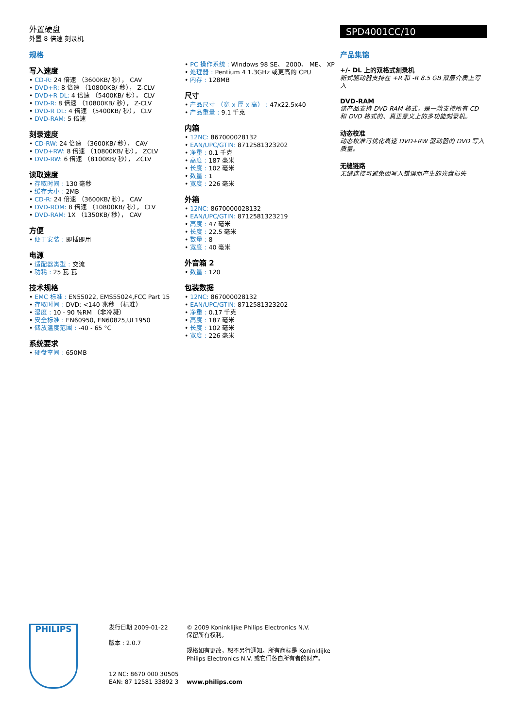外置硬盘
外置 8 倍速 刻录机
SPD4001CC/10
规格
写入速度
CD-R: 24 倍速 （3600KB/ 秒）， CAV
DVD+R: 8 倍速 （10800KB/ 秒）， Z-CLV
DVD+R DL: 4 倍速 （5400KB/ 秒）， CLV
DVD-R: 8 倍速 （10800KB/ 秒）， Z-CLV
DVD-R DL: 4 倍速 （5400KB/ 秒）， CLV
DVD-RAM: 5 倍速
刻录速度
CD-RW: 24 倍速 （3600KB/ 秒）， CAV
DVD+RW: 8 倍速 （10800KB/ 秒）， ZCLV
DVD-RW: 6 倍速 （8100KB/ 秒）， ZCLV
读取速度
存取时间 : 130 毫秒
缓存大小 : 2MB
CD-R: 24 倍速 （3600KB/ 秒）， CAV
DVD-ROM: 8 倍速 （10800KB/ 秒）， CLV
DVD-RAM: 1X （1350KB/ 秒）， CAV
方便
便于安装 : 即插即用
电源
适配器类型 : 交流
功耗 : 25 瓦 瓦
技术规格
EMC 标准 : EN55022, EMS55024,FCC Part 15
存取时间 : DVD: <140 兆秒 （标准）
湿度 : 10 - 90 %RM （非冷凝）
安全标准 : EN60950, EN60825,UL1950
储放温度范围 : -40 - 65 °C
系统要求
硬盘空间 : 650MB
PC 操作系统 : Windows 98 SE、 2000、 ME、 XP
处理器 : Pentium 4 1.3GHz 或更高的 CPU
内存 : 128MB
尺寸
产品尺寸 （宽 x 厚 x 高） : 47x22.5x40
产品重量 : 9.1 千克
内箱
12NC: 867000028132
EAN/UPC/GTIN: 8712581323202
净重 : 0.1 千克
高度 : 187 毫米
长度 : 102 毫米
数量 : 1
宽度 : 226 毫米
外箱
12NC: 8670000028132
EAN/UPC/GTIN: 8712581323219
高度 : 47 毫米
长度 : 22.5 毫米
数量 : 8
宽度 : 40 毫米
外音箱 2
数量 : 120
包装数据
12NC: 867000028132
EAN/UPC/GTIN: 8712581323202
净重 : 0.17 千克
高度 : 187 毫米
长度 : 102 毫米
宽度 : 226 毫米
产品集锦
+/- DL 上的双格式刻录机
新式驱动器支持在 +R 和 -R 8.5 GB 双层介质上写入
DVD-RAM
该产品支持 DVD-RAM 格式，是一款支持所有 CD 和 DVD 格式的、真正意义上的多功能刻录机。
动态校准
动态校准可优化高速 DVD+RW 驱动器的 DVD 写入质量。
无缝链路
无缝连接可避免因写入错误而产生的光盘损失
PHILIPS
发行日期 2009-01-22
版本 : 2.0.7
12 NC: 8670 000 30505
EAN: 87 12581 33892 3
© 2009 Koninklijke Philips Electronics N.V.
保留所有权利。
规格如有更改，恕不另行通知。所有商标是 Koninklijke Philips Electronics N.V. 或它们各自所有者的财产。
www.philips.com